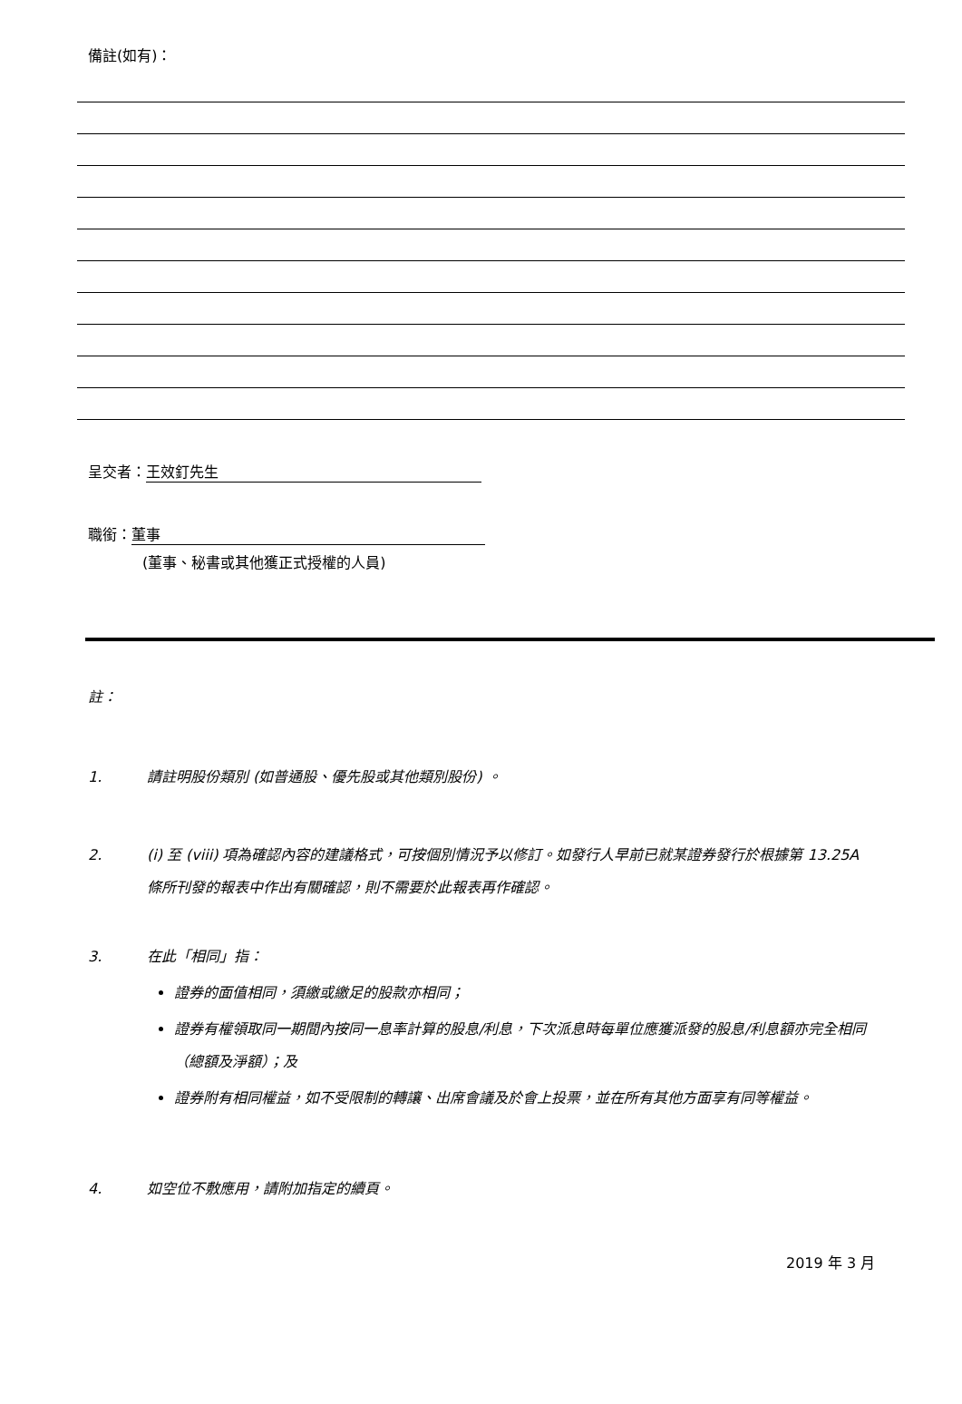備註(如有)：
呈交者： 王效釘先生
職銜： 董事
(董事、秘書或其他獲正式授權的人員)
註：
1. 請註明股份類別 (如普通股、優先股或其他類別股份) 。
2. (i) 至 (viii) 項為確認內容的建議格式，可按個別情況予以修訂。如發行人早前已就某證券發行於根據第 13.25A 條所刊發的報表中作出有關確認，則不需要於此報表再作確認。
3. 在此「相同」指：
證券的面值相同，須繳或繳足的股款亦相同；
證券有權領取同一期間內按同一息率計算的股息/利息，下次派息時每單位應獲派發的股息/利息額亦完全相同（總額及淨額）；及
證券附有相同權益，如不受限制的轉讓、出席會議及於會上投票，並在所有其他方面享有同等權益。
4. 如空位不敷應用，請附加指定的續頁。
2019 年 3 月